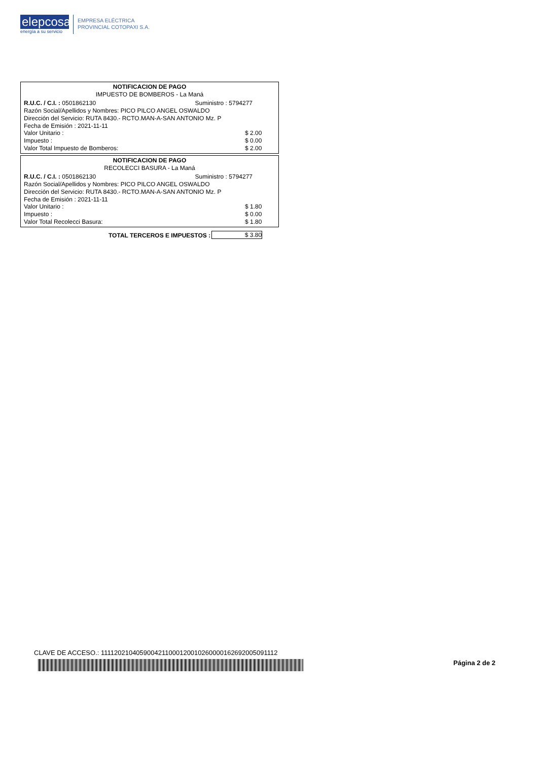elepcosa
energía a su servicio
EMPRESA ELÉCTRICA
PROVINCIAL COTOPAXI S.A.
NOTIFICACION DE PAGO
IMPUESTO DE BOMBEROS - La Maná
R.U.C. / C.I. : 0501862130 Suministro : 5794277
Razón Social/Apellidos y Nombres: PICO PILCO ANGEL OSWALDO
Dirección del Servicio: RUTA 8430.- RCTO.MAN-A-SAN ANTONIO Mz. P
Fecha de Emisión : 2021-11-11
Valor Unitario : $ 2.00
Impuesto : $ 0.00
Valor Total Impuesto de Bomberos: $ 2.00
NOTIFICACION DE PAGO
RECOLECCI BASURA - La Maná
R.U.C. / C.I. : 0501862130 Suministro : 5794277
Razón Social/Apellidos y Nombres: PICO PILCO ANGEL OSWALDO
Dirección del Servicio: RUTA 8430.- RCTO.MAN-A-SAN ANTONIO Mz. P
Fecha de Emisión : 2021-11-11
Valor Unitario : $ 1.80
Impuesto : $ 0.00
Valor Total Recolecci Basura: $ 1.80
TOTAL TERCEROS E IMPUESTOS : $ 3.80
CLAVE DE ACCESO.: 1111202104059004211000120010260000162692005091112
Página 2 de 2